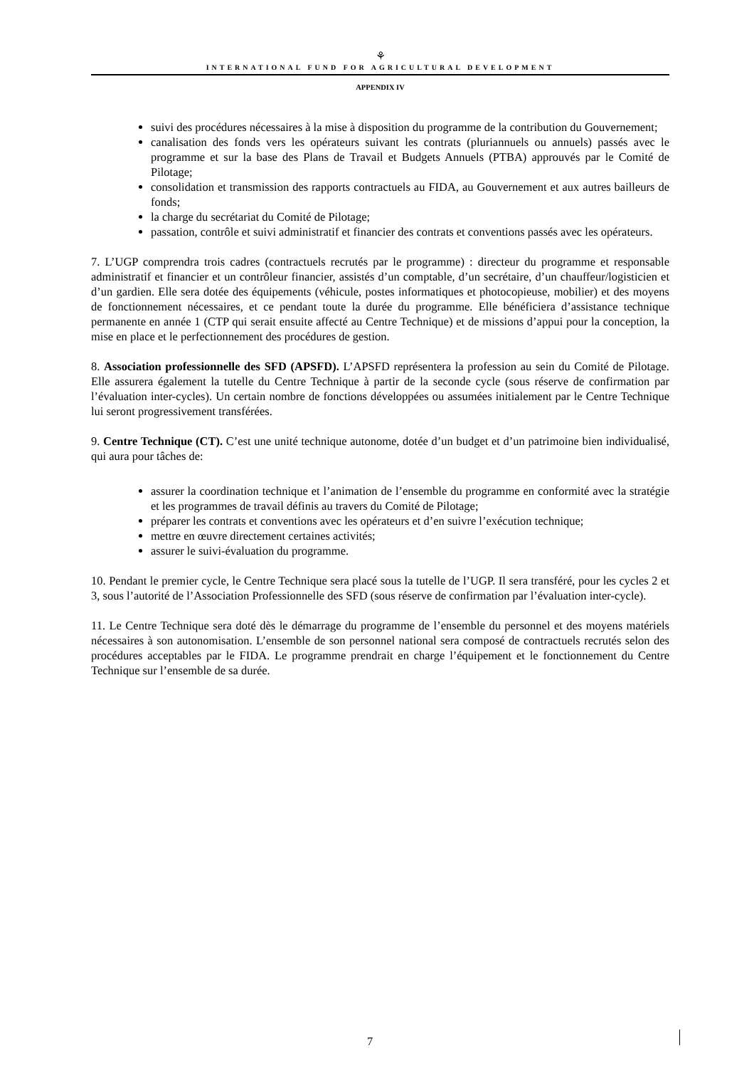⚘
INTERNATIONAL FUND FOR AGRICULTURAL DEVELOPMENT
APPENDIX IV
suivi des procédures nécessaires à la mise à disposition du programme de la contribution du Gouvernement;
canalisation des fonds vers les opérateurs suivant les contrats (pluriannuels ou annuels) passés avec le programme et sur la base des Plans de Travail et Budgets Annuels (PTBA) approuvés par le Comité de Pilotage;
consolidation et transmission des rapports contractuels au FIDA, au Gouvernement et aux autres bailleurs de fonds;
la charge du secrétariat du Comité de Pilotage;
passation, contrôle et suivi administratif et financier des contrats et conventions passés avec les opérateurs.
7. L’UGP comprendra trois cadres (contractuels recrutés par le programme) : directeur du programme et responsable administratif et financier et un contrôleur financier, assistés d’un comptable, d’un secrétaire, d’un chauffeur/logisticien et d’un gardien. Elle sera dotée des équipements (véhicule, postes informatiques et photocopieuse, mobilier) et des moyens de fonctionnement nécessaires, et ce pendant toute la durée du programme. Elle bénéficiera d’assistance technique permanente en année 1 (CTP qui serait ensuite affecté au Centre Technique) et de missions d’appui pour la conception, la mise en place et le perfectionnement des procédures de gestion.
8. Association professionnelle des SFD (APSFD). L’APSFD représentera la profession au sein du Comité de Pilotage. Elle assurera également la tutelle du Centre Technique à partir de la seconde cycle (sous réserve de confirmation par l’évaluation inter-cycles). Un certain nombre de fonctions développées ou assumées initialement par le Centre Technique lui seront progressivement transférées.
9. Centre Technique (CT). C’est une unité technique autonome, dotée d’un budget et d’un patrimoine bien individualisé, qui aura pour tâches de:
assurer la coordination technique et l’animation de l’ensemble du programme en conformité avec la stratégie et les programmes de travail définis au travers du Comité de Pilotage;
préparer les contrats et conventions avec les opérateurs et d’en suivre l’exécution technique;
mettre en œuvre directement certaines activités;
assurer le suivi-évaluation du programme.
10. Pendant le premier cycle, le Centre Technique sera placé sous la tutelle de l’UGP. Il sera transféré, pour les cycles 2 et 3, sous l’autorité de l’Association Professionnelle des SFD (sous réserve de confirmation par l’évaluation inter-cycle).
11. Le Centre Technique sera doté dès le démarrage du programme de l’ensemble du personnel et des moyens matériels nécessaires à son autonomisation. L’ensemble de son personnel national sera composé de contractuels recrutés selon des procédures acceptables par le FIDA. Le programme prendrait en charge l’équipement et le fonctionnement du Centre Technique sur l’ensemble de sa durée.
7